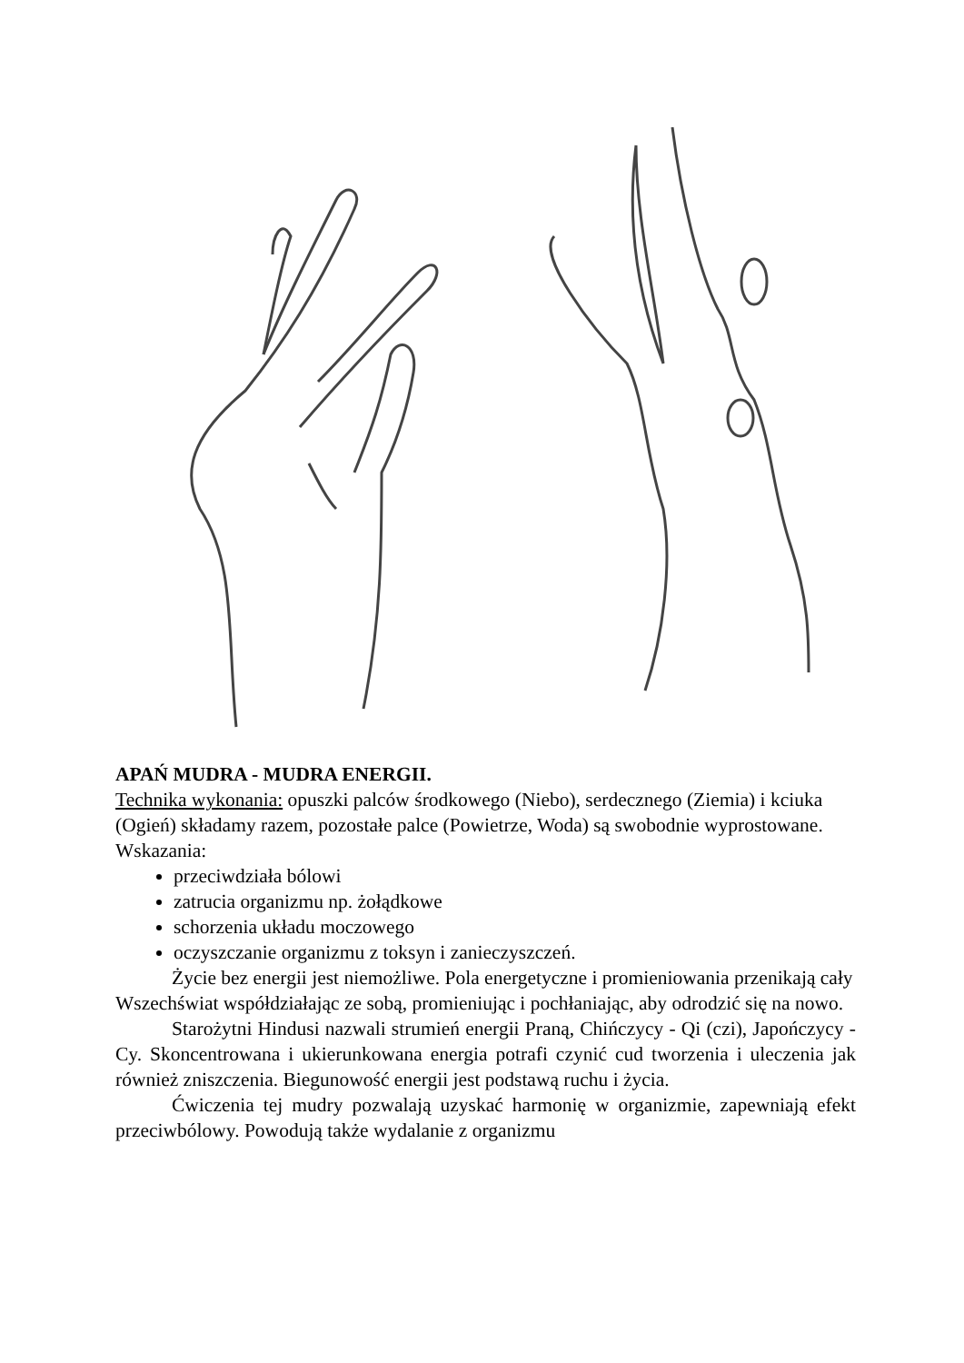APAŃ MUDRA - MUDRA ENERGII.
Technika wykonania: opuszki palców środkowego (Niebo), serdecznego (Ziemia) i kciuka (Ogień) składamy razem, pozostałe palce (Powietrze, Woda) są swobodnie wyprostowane. Wskazania:
przeciwdziała bólowi
zatrucia organizmu np. żołądkowe
schorzenia układu moczowego
oczyszczanie organizmu z toksyn i zanieczyszczeń.
Życie bez energii jest niemożliwe. Pola energetyczne i promieniowania przenikają cały Wszechświat współdziałając ze sobą, promieniując i pochłaniając, aby odrodzić się na nowo.
Starożytni Hindusi nazwali strumień energii Praną, Chińczycy - Qi (czi), Japończycy - Cy. Skoncentrowana i ukierunkowana energia potrafi czynić cud tworzenia i uleczenia jak również zniszczenia. Biegunowość energii jest podstawą ruchu i życia.
Ćwiczenia tej mudry pozwalają uzyskać harmonię w organizmie, zapewniają efekt przeciwbólowy. Powodują także wydalanie z organizmu